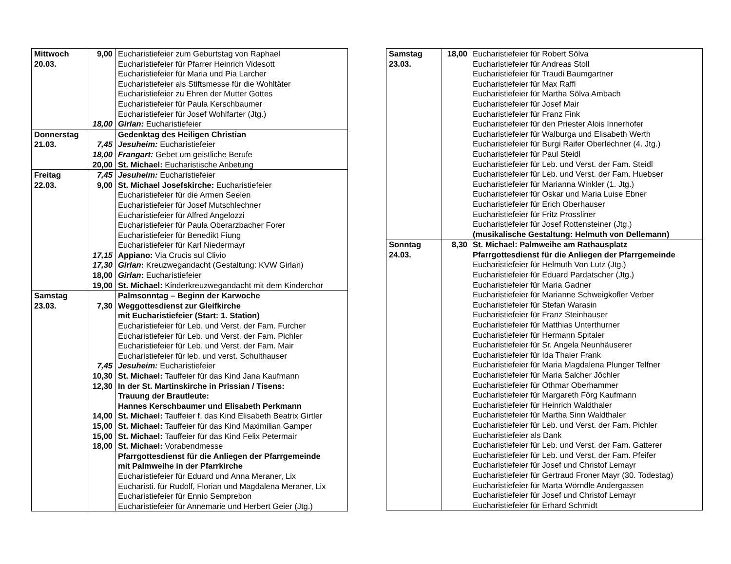| Mittwoch 20.03. | 9,00 18,00 | Eucharistiefeier zum Geburtstag von Raphael Eucharistiefeier für Pfarrer Heinrich Videsott Eucharistiefeier für Maria und Pia Larcher Eucharistiefeier als Stiftsmesse für die Wohltäter Eucharistiefeier zu Ehren der Mutter Gottes Eucharistiefeier für Paula Kerschbaumer Eucharistiefeier für Josef Wohlfarter (Jtg.) Girlan: Eucharistiefeier |
| Donnerstag 21.03. | 7,45 18,00 20,00 | Gedenktag des Heiligen Christian Jesuheim: Eucharistiefeier Frangart: Gebet um geistliche Berufe St. Michael: Eucharistische Anbetung |
| Freitag 22.03. | 7,45 9,00 17,15 17,30 18,00 19,00 | Jesuheim: Eucharistiefeier St. Michael Josefskirche: Eucharistiefeier Eucharistiefeier für die Armen Seelen Eucharistiefeier für Josef Mutschlechner Eucharistiefeier für Alfred Angelozzi Eucharistiefeier für Paula Oberarzbacher Forer Eucharistiefeier für Benedikt Fiung Eucharistiefeier für Karl Niedermayr Appiano: Via Crucis sul Clivio Girlan : Kreuzwegandacht (Gestaltung: KVW Girlan) Girlan : Eucharistiefeier St. Michael: Kinderkreuzwegandacht mit dem Kinderchor |
| Samstag 23.03. | 7,30 7,45 10,30 12,30 14,00 15,00 15,00 18,00 | Palmsonntag – Beginn der Karwoche Weggottesdienst zur Gleifkirche mit Eucharistiefeier (Start: 1. Station) Eucharistiefeier für Leb. und Verst. der Fam. Furcher Eucharistiefeier für Leb. und Verst. der Fam. Pichler Eucharistiefeier für Leb. und Verst. der Fam. Mair Eucharistiefeier für leb. und verst. Schulthauser Jesuheim: Eucharistiefeier St. Michael: Tauffeier für das Kind Jana Kaufmann In der St. Martinskirche in Prissian / Tisens: Trauung der Brautleute: Hannes Kerschbaumer und Elisabeth Perkmann St. Michael: Tauffeier f. das Kind Elisabeth Beatrix Girtler St. Michael: Tauffeier für das Kind Maximilian Gamper St. Michael: Tauffeier für das Kind Felix Petermair St. Michael: Vorabendmesse Pfarrgottesdienst für die Anliegen der Pfarrgemeinde mit Palmweihe in der Pfarrkirche Eucharistiefeier für Eduard und Anna Meraner, Lix Eucharisti. für Rudolf, Florian und Magdalena Meraner, Lix Eucharistiefeier für Ennio Semprebon Eucharistiefeier für Annemarie und Herbert Geier (Jtg.) |
| Samstag 23.03. | 18,00 | Eucharistiefeier für Robert Sölva Eucharistiefeier für Andreas Stoll Eucharistiefeier für Traudi Baumgartner Eucharistiefeier für Max Raffl Eucharistiefeier für Martha Sölva Ambach Eucharistiefeier für Josef Mair Eucharistiefeier für Franz Fink Eucharistiefeier für den Priester Alois Innerhofer Eucharistiefeier für Walburga und Elisabeth Werth Eucharistiefeier für Burgi Raifer Oberlechner (4. Jtg.) Eucharistiefeier für Paul Steidl Eucharistiefeier für Leb. und Verst. der Fam. Steidl Eucharistiefeier für Leb. und Verst. der Fam. Huebser Eucharistiefeier für Marianna Winkler (1. Jtg.) Eucharistiefeier für Oskar und Maria Luise Ebner Eucharistiefeier für Erich Oberhauser Eucharistiefeier für Fritz Prossliner Eucharistiefeier für Josef Rottensteiner (Jtg.) (musikalische Gestaltung: Helmuth von Dellemann) |
| Sonntag 24.03. | 8,30 | St. Michael: Palmweihe am Rathausplatz Pfarrgottesdienst für die Anliegen der Pfarrgemeinde Eucharistiefeier für Helmuth Von Lutz (Jtg.) Eucharistiefeier für Eduard Pardatscher (Jtg.) Eucharistiefeier für Maria Gadner Eucharistiefeier für Marianne Schweigkofler Verber Eucharistiefeier für Stefan Warasin Eucharistiefeier für Franz Steinhauser Eucharistiefeier für Matthias Unterthurner Eucharistiefeier für Hermann Spitaler Eucharistiefeier für Sr. Angela Neunhäuserer Eucharistiefeier für Ida Thaler Frank Eucharistiefeier für Maria Magdalena Plunger Telfner Eucharistiefeier für Maria Salcher Jöchler Eucharistiefeier für Othmar Oberhammer Eucharistiefeier für Margareth Förg Kaufmann Eucharistiefeier für Heinrich Waldthaler Eucharistiefeier für Martha Sinn Waldthaler Eucharistiefeier für Leb. und Verst. der Fam. Pichler Eucharistiefeier als Dank Eucharistiefeier für Leb. und Verst. der Fam. Gatterer Eucharistiefeier für Leb. und Verst. der Fam. Pfeifer Eucharistiefeier für Josef und Christof Lemayr Eucharistiefeier für Gertraud Froner Mayr (30. Todestag) Eucharistiefeier für Marta Wörndle Andergassen Eucharistiefeier für Josef und Christof Lemayr Eucharistiefeier für Erhard Schmidt |